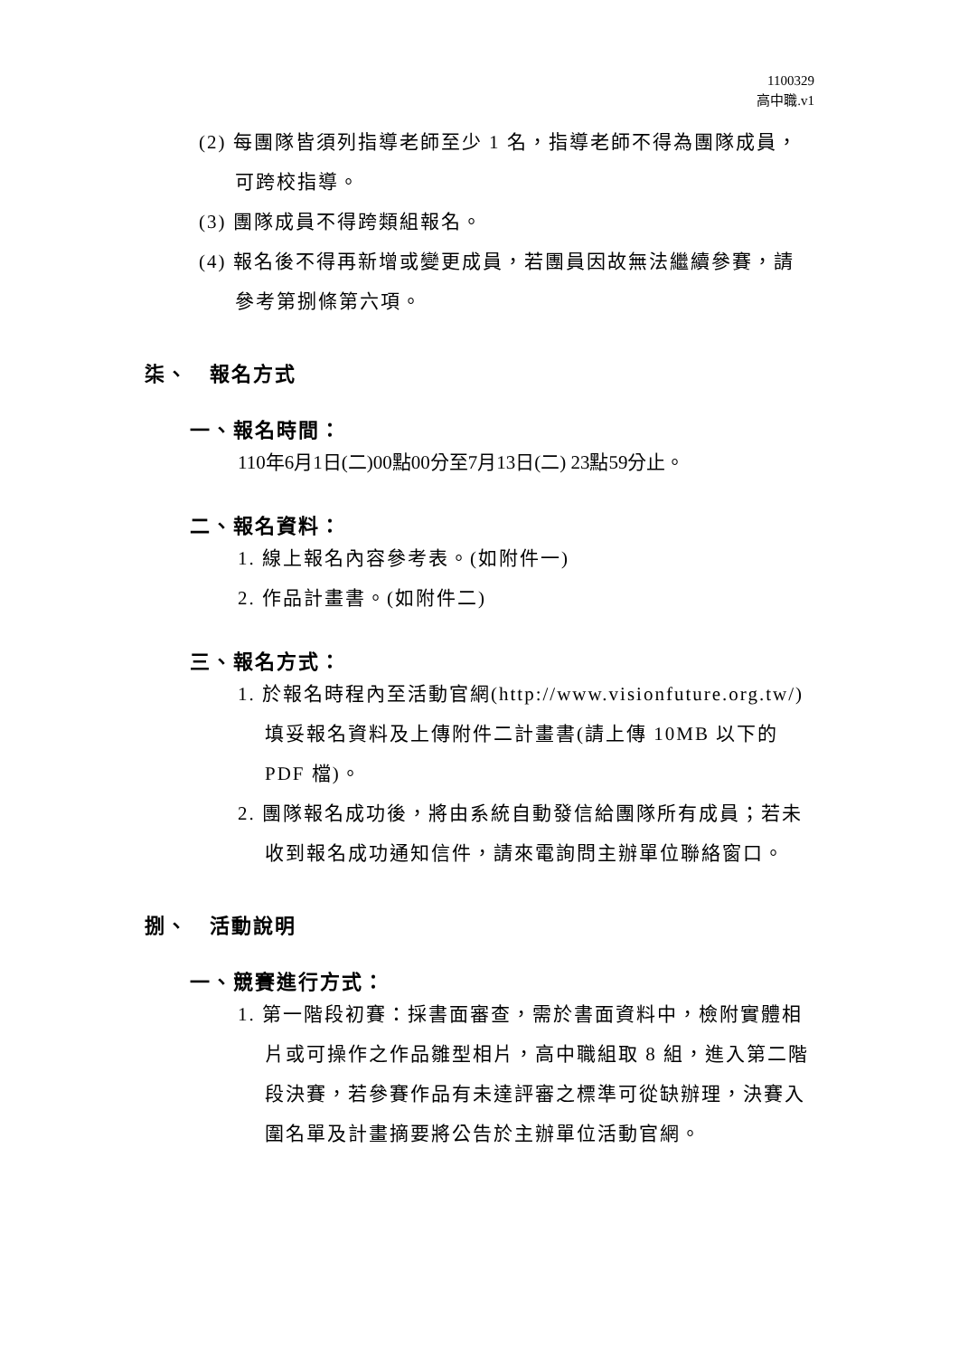1100329
高中職.v1
(2) 每團隊皆須列指導老師至少 1 名，指導老師不得為團隊成員，可跨校指導。
(3) 團隊成員不得跨類組報名。
(4) 報名後不得再新增或變更成員，若團員因故無法繼續參賽，請參考第捌條第六項。
柒、　報名方式
一、報名時間：
110年6月1日(二)00點00分至7月13日(二) 23點59分止。
二、報名資料：
1. 線上報名內容參考表。(如附件一)
2. 作品計畫書。(如附件二)
三、報名方式：
1. 於報名時程內至活動官網(http://www.visionfuture.org.tw/)填妥報名資料及上傳附件二計畫書(請上傳 10MB 以下的 PDF 檔)。
2. 團隊報名成功後，將由系統自動發信給團隊所有成員；若未收到報名成功通知信件，請來電詢問主辦單位聯絡窗口。
捌、　活動說明
一、競賽進行方式：
1. 第一階段初賽：採書面審查，需於書面資料中，檢附實體相片或可操作之作品雛型相片，高中職組取 8 組，進入第二階段決賽，若參賽作品有未達評審之標準可從缺辦理，決賽入圍名單及計畫摘要將公告於主辦單位活動官網。